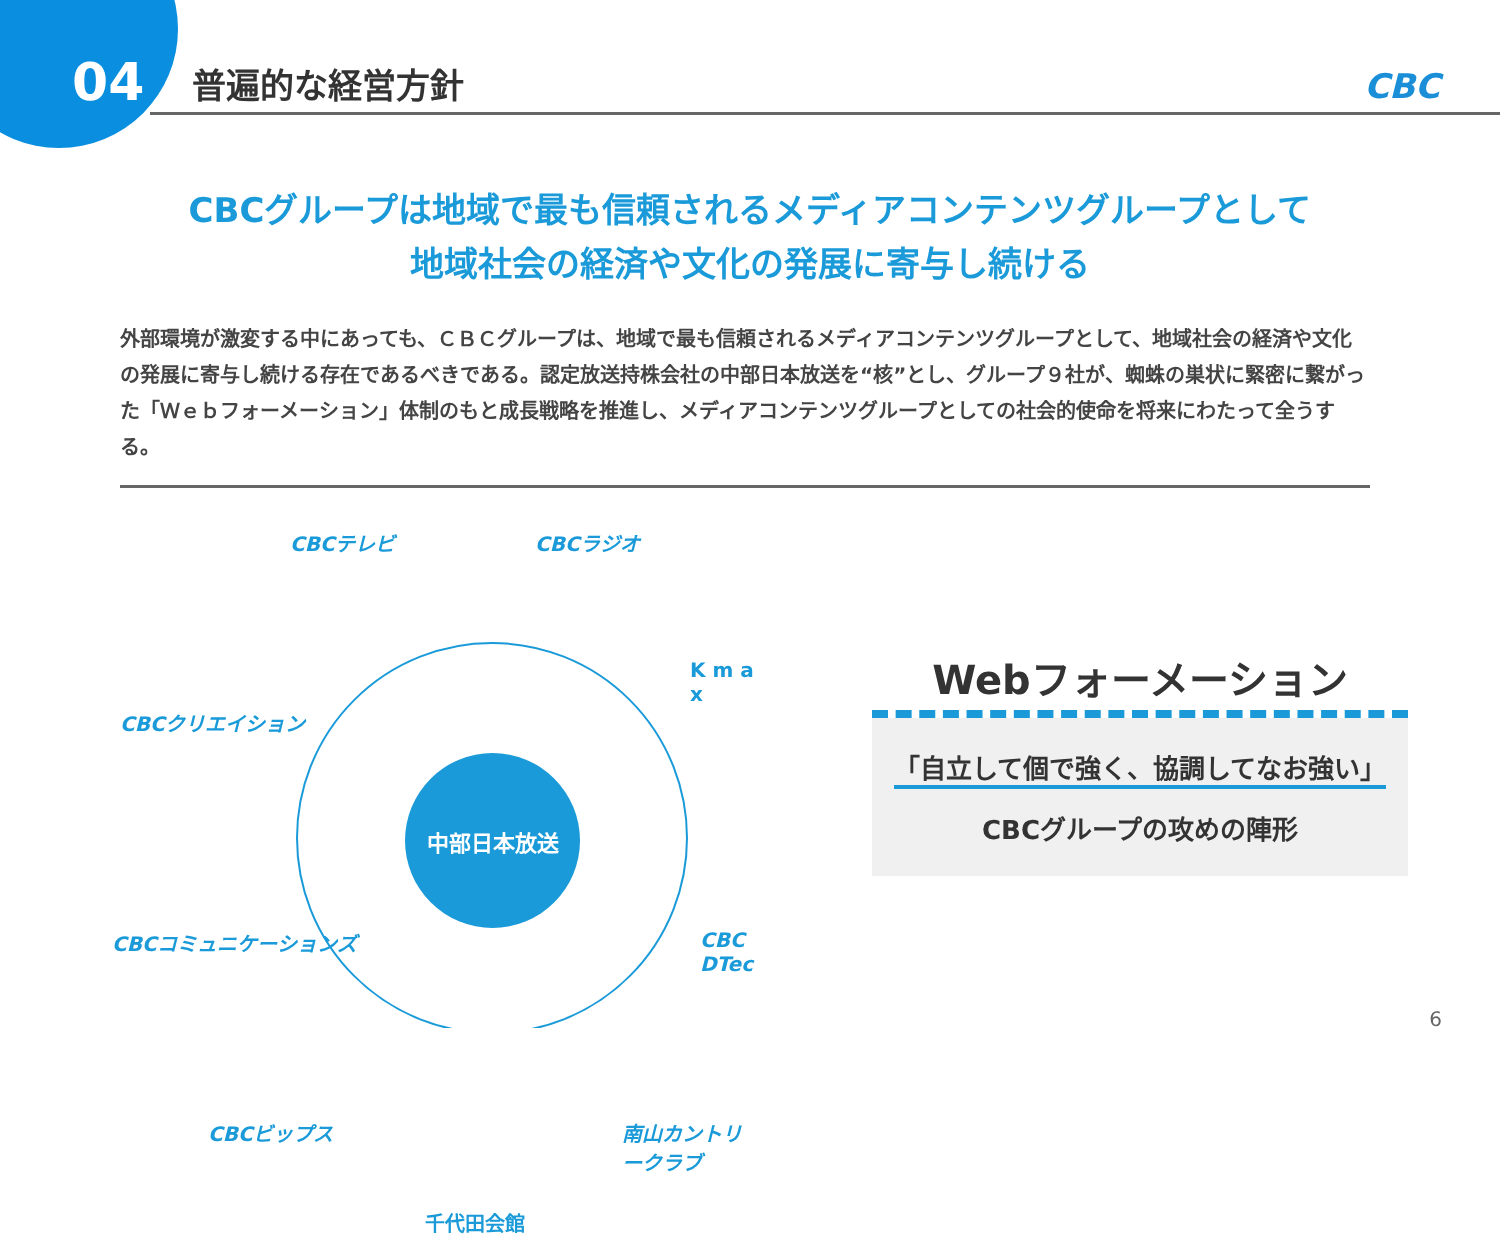04
普遍的な経営方針
CBC
CBCグループは地域で最も信頼されるメディアコンテンツグループとして
地域社会の経済や文化の発展に寄与し続ける
外部環境が激変する中にあっても、ＣＢＣグループは、地域で最も信頼されるメディアコンテンツグループとして、地域社会の経済や文化の発展に寄与し続ける存在であるべきである。認定放送持株会社の中部日本放送を“核”とし、グループ９社が、蜘蛛の巣状に緊密に繋がった「Ｗｅｂフォーメーション」体制のもと成長戦略を推進し、メディアコンテンツグループとしての社会的使命を将来にわたって全うする。
CBCテレビ CBCラジオ
K m a x
CBCクリエイション
CBCコミュニケーションズ CBC DTec
CBCビップス 南山カントリークラブ
千代田会館
中部日本放送
Webフォーメーション
「自立して個で強く、協調してなお強い」
CBCグループの攻めの陣形
6